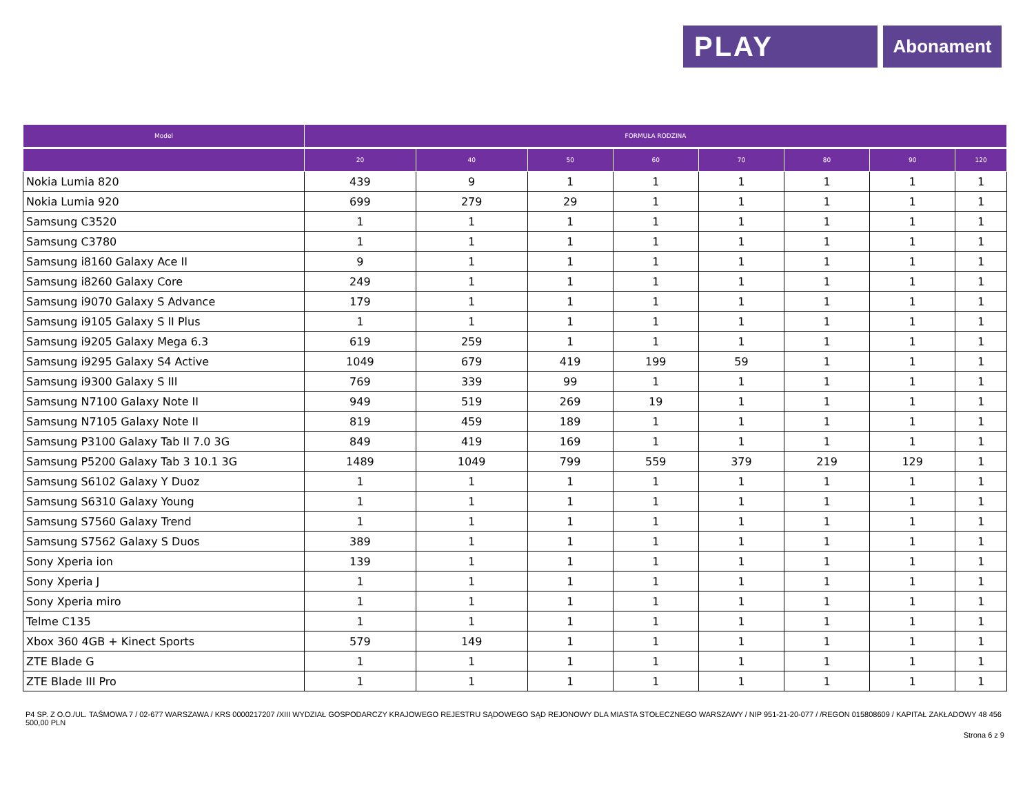PLAY
Abonament
| Model | FORMUŁA RODZINA | | | | | | | |
| --- | --- | --- | --- | --- | --- | --- | --- | --- |
| | 20 | 40 | 50 | 60 | 70 | 80 | 90 | 120 |
| Nokia Lumia 820 | 439 | 9 | 1 | 1 | 1 | 1 | 1 | 1 |
| Nokia Lumia 920 | 699 | 279 | 29 | 1 | 1 | 1 | 1 | 1 |
| Samsung C3520 | 1 | 1 | 1 | 1 | 1 | 1 | 1 | 1 |
| Samsung C3780 | 1 | 1 | 1 | 1 | 1 | 1 | 1 | 1 |
| Samsung i8160 Galaxy Ace II | 9 | 1 | 1 | 1 | 1 | 1 | 1 | 1 |
| Samsung i8260 Galaxy Core | 249 | 1 | 1 | 1 | 1 | 1 | 1 | 1 |
| Samsung i9070 Galaxy S Advance | 179 | 1 | 1 | 1 | 1 | 1 | 1 | 1 |
| Samsung i9105 Galaxy S II Plus | 1 | 1 | 1 | 1 | 1 | 1 | 1 | 1 |
| Samsung i9205 Galaxy Mega 6.3 | 619 | 259 | 1 | 1 | 1 | 1 | 1 | 1 |
| Samsung i9295 Galaxy S4 Active | 1049 | 679 | 419 | 199 | 59 | 1 | 1 | 1 |
| Samsung i9300 Galaxy S III | 769 | 339 | 99 | 1 | 1 | 1 | 1 | 1 |
| Samsung N7100 Galaxy Note II | 949 | 519 | 269 | 19 | 1 | 1 | 1 | 1 |
| Samsung N7105 Galaxy Note II | 819 | 459 | 189 | 1 | 1 | 1 | 1 | 1 |
| Samsung P3100 Galaxy Tab II 7.0 3G | 849 | 419 | 169 | 1 | 1 | 1 | 1 | 1 |
| Samsung P5200 Galaxy Tab 3 10.1 3G | 1489 | 1049 | 799 | 559 | 379 | 219 | 129 | 1 |
| Samsung S6102 Galaxy Y Duoz | 1 | 1 | 1 | 1 | 1 | 1 | 1 | 1 |
| Samsung S6310 Galaxy Young | 1 | 1 | 1 | 1 | 1 | 1 | 1 | 1 |
| Samsung S7560 Galaxy Trend | 1 | 1 | 1 | 1 | 1 | 1 | 1 | 1 |
| Samsung S7562 Galaxy S Duos | 389 | 1 | 1 | 1 | 1 | 1 | 1 | 1 |
| Sony Xperia ion | 139 | 1 | 1 | 1 | 1 | 1 | 1 | 1 |
| Sony Xperia J | 1 | 1 | 1 | 1 | 1 | 1 | 1 | 1 |
| Sony Xperia miro | 1 | 1 | 1 | 1 | 1 | 1 | 1 | 1 |
| Telme C135 | 1 | 1 | 1 | 1 | 1 | 1 | 1 | 1 |
| Xbox 360 4GB + Kinect Sports | 579 | 149 | 1 | 1 | 1 | 1 | 1 | 1 |
| ZTE Blade G | 1 | 1 | 1 | 1 | 1 | 1 | 1 | 1 |
| ZTE Blade III Pro | 1 | 1 | 1 | 1 | 1 | 1 | 1 | 1 |
P4 SP. Z O.O./UL. TAŚMOWA 7 / 02-677 WARSZAWA / KRS 0000217207 /XIII WYDZIAŁ GOSPODARCZY KRAJOWEGO REJESTRU SĄDOWEGO SĄD REJONOWY DLA MIASTA STOŁECZNEGO WARSZAWY / NIP 951-21-20-077 / /REGON 015808609 / KAPITAŁ ZAKŁADOWY 48 456 500,00 PLN
Strona 6 z 9